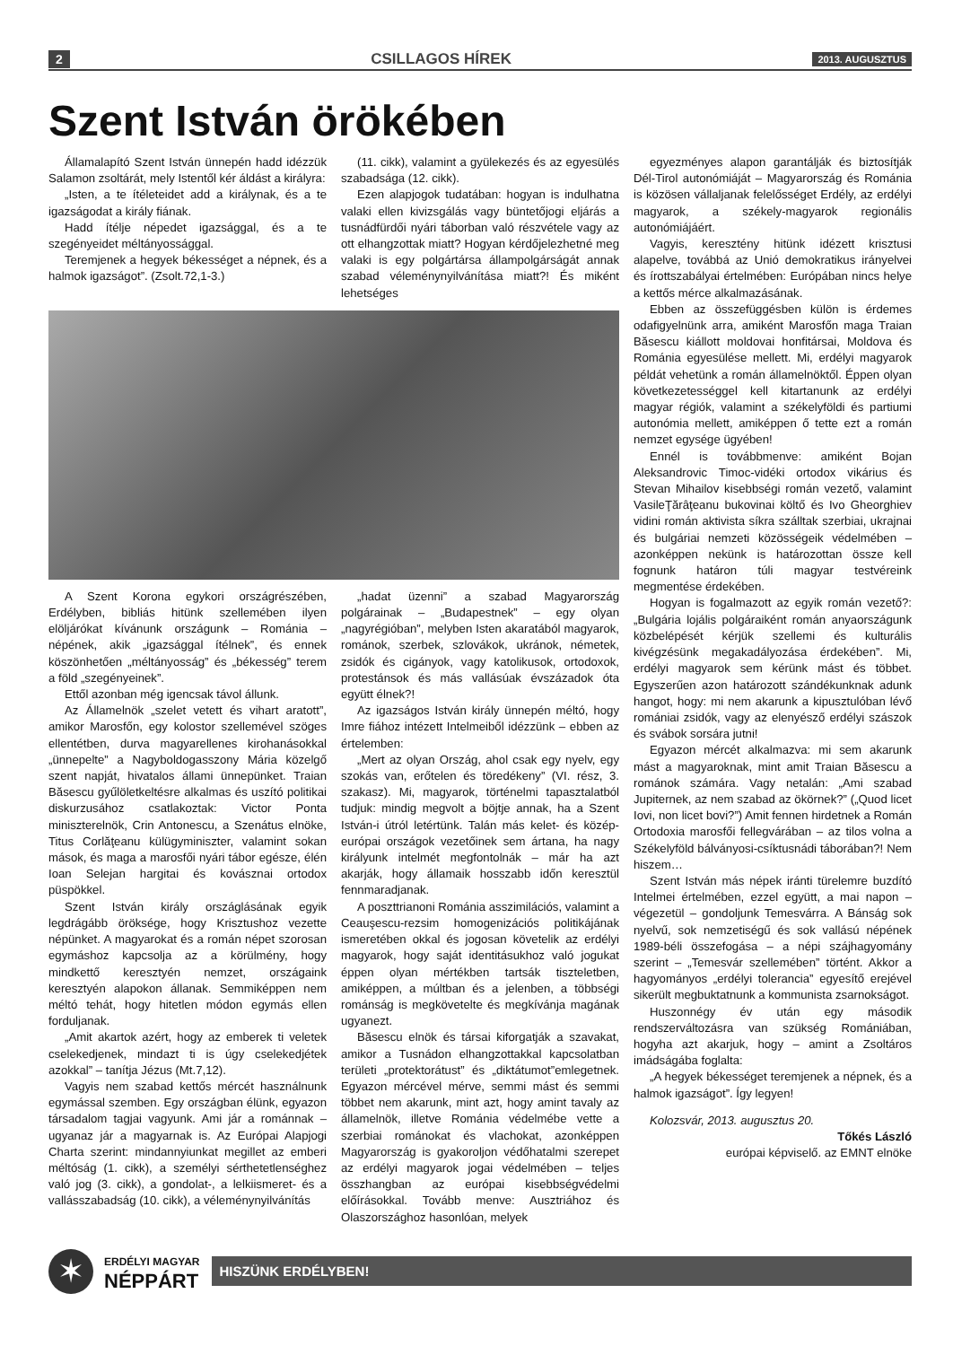2 CSILLAGOS HÍREK 2013. AUGUSZTUS
Szent István örökében
Államalapító Szent István ünnepén hadd idézzük Salamon zsoltárát, mely Istentől kér áldást a királyra:
„Isten, a te ítéleteidet add a királynak, és a te igazságodat a király fiának.
Hadd ítélje népedet igazsággal, és a te szegényeidet méltányossággal.
Teremjenek a hegyek békességet a népnek, és a halmok igazságot”. (Zsolt.72,1-3.)
(11. cikk), valamint a gyülekezés és az egyesülés szabadsága (12. cikk).
Ezen alapjogok tudatában: hogyan is indulhatna valaki ellen kivizsgálás vagy büntetőjogi eljárás a tusnádfürdői nyári táborban való részvétele vagy az ott elhangzottak miatt? Hogyan kérdőjelezhetné meg valaki is egy polgártársa állampolgárságát annak szabad véleménynyilvánítása miatt?! És miként lehetséges
A Szent Korona egykori országrészében, Erdélyben, bibliás hitünk szellemében ilyen elöljárókat kívánunk országunk – Románia – népének, akik „igazsággal ítélnek”, és ennek köszönhetően „méltányosság” és „békesség” terem a föld „szegényeinek”.
Ettől azonban még igencsak távol állunk.
Az Államelnök „szelet vetett és vihart aratott”, amikor Marosfőn, egy kolostor szellemével szöges ellentétben, durva magyarellenes kirohanásokkal „ünnepelte” a Nagyboldogasszony Mária közelgő szent napját, hivatalos állami ünnepünket. Traian Băsescu gyűlöletkeltésre alkalmas és uszító politikai diskurzusához csatlakoztak: Victor Ponta miniszterelnök, Crin Antonescu, a Szenátus elnöke, Titus Corlăţeanu külügyminiszter, valamint sokan mások, és maga a marosfői nyári tábor egésze, élén Ioan Selejan hargitai és kovásznai ortodox püspökkel.
Szent István király országlásának egyik legdrágább öröksége, hogy Krisztushoz vezette népünket. A magyarokat és a román népet szorosan egymáshoz kapcsolja az a körülmény, hogy mindkettő keresztyén nemzet, országaink keresztyén alapokon állanak. Semmiképpen nem méltó tehát, hogy hitetlen módon egymás ellen forduljanak.
„Amit akartok azért, hogy az emberek ti veletek cselekedjenek, mindazt ti is úgy cselekedjétek azokkal” – tanítja Jézus (Mt.7,12).
Vagyis nem szabad kettős mércét használnunk egymással szemben. Egy országban élünk, egyazon társadalom tagjai vagyunk. Ami jár a románnak – ugyanaz jár a magyarnak is. Az Európai Alapjogi Charta szerint: mindannyiunkat megillet az emberi méltóság (1. cikk), a személyi sérthetetlenséghez való jog (3. cikk), a gondolat-, a lelkiismeret- és a vallásszabadság (10. cikk), a véleménynyilvánítás
„hadat üzenni” a szabad Magyarország polgárainak – „Budapestnek” – egy olyan „nagyrégióban”, melyben Isten akaratából magyarok, románok, szerbek, szlovákok, ukránok, németek, zsidók és cigányok, vagy katolikusok, ortodoxok, protestánsok és más vallásúak évszázadok óta együtt élnek?!
Az igazságos István király ünnepén méltó, hogy Imre fiához intézett Intelmeiből idézzünk – ebben az értelemben:
„Mert az olyan Ország, ahol csak egy nyelv, egy szokás van, erőtelen és töredékeny” (VI. rész, 3. szakasz). Mi, magyarok, történelmi tapasztalatból tudjuk: mindig megvolt a böjtje annak, ha a Szent István-i útról letértünk. Talán más kelet- és közép-európai országok vezetőinek sem ártana, ha nagy királyunk intelmét megfontolnák – már ha azt akarják, hogy államaik hosszabb időn keresztül fennmaradjanak.
A poszttrianoni Románia asszimilációs, valamint a Ceauşescu-rezsim homogenizációs politikájának ismeretében okkal és jogosan követelik az erdélyi magyarok, hogy saját identitásukhoz való jogukat éppen olyan mértékben tartsák tiszteletben, amiképpen, a múltban és a jelenben, a többségi románság is megkövetelte és megkívánja magának ugyanezt.
Băsescu elnök és társai kiforgatják a szavakat, amikor a Tusnádon elhangzottakkal kapcsolatban területi „protektorátust” és „diktátumot”emlegetnek. Egyazon mércével mérve, semmi mást és semmi többet nem akarunk, mint azt, hogy amint tavaly az államelnök, illetve Románia védelmébe vette a szerbiai románokat és vlachokat, azonképpen Magyarország is gyakoroljon védőhatalmi szerepet az erdélyi magyarok jogai védelmében – teljes összhangban az európai kisebbségvédelmi előírásokkal. Tovább menve: Ausztriához és Olaszországhoz hasonlóan, melyek
egyezményes alapon garantálják és biztosítják Dél-Tirol autonómiáját – Magyarország és Románia is közösen vállaljanak felelősséget Erdély, az erdélyi magyarok, a székely-magyarok regionális autonómiájáért.
Vagyis, keresztény hitünk idézett krisztusi alapelve, továbbá az Unió demokratikus irányelvei és írottszabályai értelmében: Európában nincs helye a kettős mérce alkalmazásának.
Ebben az összefüggésben külön is érdemes odafigyelnünk arra, amiként Marosfőn maga Traian Băsescu kiállott moldovai honfitársai, Moldova és Románia egyesülése mellett. Mi, erdélyi magyarok példát vehetünk a román államelnöktől. Éppen olyan következetességgel kell kitartanunk az erdélyi magyar régiók, valamint a székelyföldi és partiumi autonómia mellett, amiképpen ő tette ezt a román nemzet egysége ügyében!
Ennél is továbbmenve: amiként Bojan Aleksandrovic Timoc-vidéki ortodox vikárius és Stevan Mihailov kisebbségi román vezető, valamint VasileŢărâţeanu bukovinai költő és Ivo Gheorghiev vidini román aktivista síkra szálltak szerbiai, ukrajnai és bulgáriai nemzeti közösségeik védelmében – azonképpen nekünk is határozottan össze kell fognunk határon túli magyar testvéreink megmentése érdekében.
Hogyan is fogalmazott az egyik román vezető?: „Bulgária lojális polgáraiként román anyaországunk közbelépését kérjük szellemi és kulturális kivégzésünk megakadályozása érdekében”. Mi, erdélyi magyarok sem kérünk mást és többet. Egyszerűen azon határozott szándékunknak adunk hangot, hogy: mi nem akarunk a kipusztulóban lévő romániai zsidók, vagy az elenyésző erdélyi szászok és svábok sorsára jutni!
Egyazon mércét alkalmazva: mi sem akarunk mást a magyaroknak, mint amit Traian Băsescu a románok számára. Vagy netalán: „Ami szabad Jupiternek, az nem szabad az ökörnek?” („Quod licet Iovi, non licet bovi?”) Amit fennen hirdetnek a Román Ortodoxia marosfői fellegvárában – az tilos volna a Székelyföld bálványosi-csíktusnádi táborában?! Nem hiszem…
Szent István más népek iránti türelemre buzdító Intelmei értelmében, ezzel együtt, a mai napon – végezetül – gondoljunk Temesvárra. A Bánság sok nyelvű, sok nemzetiségű és sok vallású népének 1989-béli összefogása – a népi szájhagyomány szerint – „Temesvár szellemében” történt. Akkor a hagyományos „erdélyi tolerancia” egyesítő erejével sikerült megbuktatnunk a kommunista zsarnokságot.
Huszonnégy év után egy második rendszerváltozásra van szükség Romániában, hogyha azt akarjuk, hogy – amint a Zsoltáros imádságába foglalta:
„A hegyek békességet teremjenek a népnek, és a halmok igazságot”. Így legyen!
Kolozsvár, 2013. augusztus 20.
Tőkés László
európai képviselő. az EMNT elnöke
✶
ERDÉLYI MAGYAR
NÉPPÁRT
HISZÜNK ERDÉLYBEN!